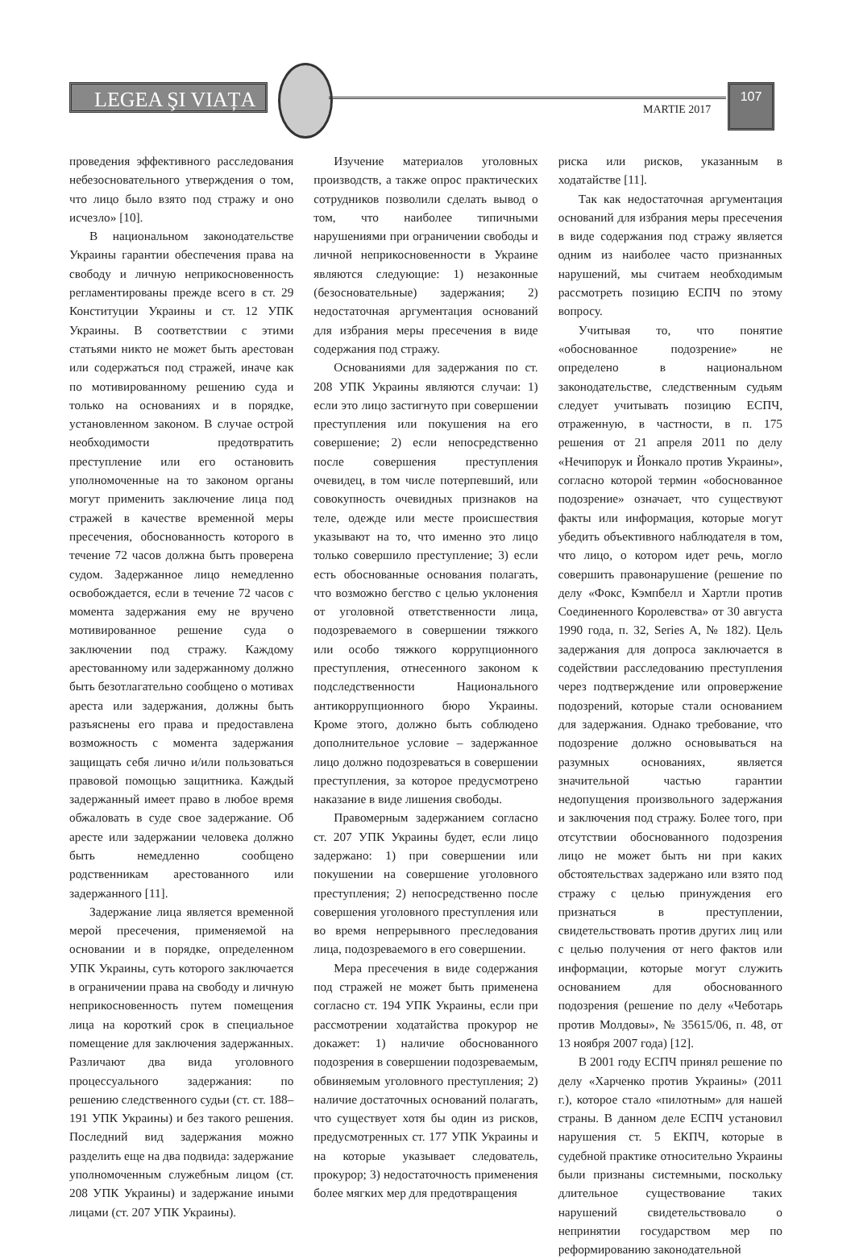LEGEA ŞI VIAȚA
MARTIE 2017
107
проведения эффективного расследования небезосновательного утверждения о том, что лицо было взято под стражу и оно исчезло» [10].
В национальном законодательстве Украины гарантии обеспечения права на свободу и личную неприкосновенность регламентированы прежде всего в ст. 29 Конституции Украины и ст. 12 УПК Украины. В соответствии с этими статьями никто не может быть арестован или содержаться под стражей, иначе как по мотивированному решению суда и только на основаниях и в порядке, установленном законом. В случае острой необходимости предотвратить преступление или его остановить уполномоченные на то законом органы могут применить заключение лица под стражей в качестве временной меры пресечения, обоснованность которого в течение 72 часов должна быть проверена судом. Задержанное лицо немедленно освобождается, если в течение 72 часов с момента задержания ему не вручено мотивированное решение суда о заключении под стражу. Каждому арестованному или задержанному должно быть безотлагательно сообщено о мотивах ареста или задержания, должны быть разъяснены его права и предоставлена возможность с момента задержания защищать себя лично и/или пользоваться правовой помощью защитника. Каждый задержанный имеет право в любое время обжаловать в суде свое задержание. Об аресте или задержании человека должно быть немедленно сообщено родственникам арестованного или задержанного [11].
Задержание лица является временной мерой пресечения, применяемой на основании и в порядке, определенном УПК Украины, суть которого заключается в ограничении права на свободу и личную неприкосновенность путем помещения лица на короткий срок в специальное помещение для заключения задержанных. Различают два вида уголовного процессуального задержания: по решению следственного судьи (ст. ст. 188–191 УПК Украины) и без такого решения. Последний вид задержания можно разделить еще на два подвида: задержание уполномоченным служебным лицом (ст. 208 УПК Украины) и задержание иными лицами (ст. 207 УПК Украины).
Изучение материалов уголовных производств, а также опрос практических сотрудников позволили сделать вывод о том, что наиболее типичными нарушениями при ограничении свободы и личной неприкосновенности в Украине являются следующие: 1) незаконные (безосновательные) задержания; 2) недостаточная аргументация оснований для избрания меры пресечения в виде содержания под стражу.
Основаниями для задержания по ст. 208 УПК Украины являются случаи: 1) если это лицо застигнуто при совершении преступления или покушения на его совершение; 2) если непосредственно после совершения преступления очевидец, в том числе потерпевший, или совокупность очевидных признаков на теле, одежде или месте происшествия указывают на то, что именно это лицо только совершило преступление; 3) если есть обоснованные основания полагать, что возможно бегство с целью уклонения от уголовной ответственности лица, подозреваемого в совершении тяжкого или особо тяжкого коррупционного преступления, отнесенного законом к подследственности Национального антикоррупционного бюро Украины. Кроме этого, должно быть соблюдено дополнительное условие – задержанное лицо должно подозреваться в совершении преступления, за которое предусмотрено наказание в виде лишения свободы.
Правомерным задержанием согласно ст. 207 УПК Украины будет, если лицо задержано: 1) при совершении или покушении на совершение уголовного преступления; 2) непосредственно после совершения уголовного преступления или во время непрерывного преследования лица, подозреваемого в его совершении.
Мера пресечения в виде содержания под стражей не может быть применена согласно ст. 194 УПК Украины, если при рассмотрении ходатайства прокурор не докажет: 1) наличие обоснованного подозрения в совершении подозреваемым, обвиняемым уголовного преступления; 2) наличие достаточных оснований полагать, что существует хотя бы один из рисков, предусмотренных ст. 177 УПК Украины и на которые указывает следователь, прокурор; 3) недостаточность применения более мягких мер для предотвращения
риска или рисков, указанным в ходатайстве [11].
Так как недостаточная аргументация оснований для избрания меры пресечения в виде содержания под стражу является одним из наиболее часто признанных нарушений, мы считаем необходимым рассмотреть позицию ЕСПЧ по этому вопросу.
Учитывая то, что понятие «обоснованное подозрение» не определено в национальном законодательстве, следственным судьям следует учитывать позицию ЕСПЧ, отраженную, в частности, в п. 175 решения от 21 апреля 2011 по делу «Нечипорук и Йонкало против Украины», согласно которой термин «обоснованное подозрение» означает, что существуют факты или информация, которые могут убедить объективного наблюдателя в том, что лицо, о котором идет речь, могло совершить правонарушение (решение по делу «Фокс, Кэмпбелл и Хартли против Соединенного Королевства» от 30 августа 1990 года, п. 32, Series A, № 182). Цель задержания для допроса заключается в содействии расследованию преступления через подтверждение или опровержение подозрений, которые стали основанием для задержания. Однако требование, что подозрение должно основываться на разумных основаниях, является значительной частью гарантии недопущения произвольного задержания и заключения под стражу. Более того, при отсутствии обоснованного подозрения лицо не может быть ни при каких обстоятельствах задержано или взято под стражу с целью принуждения его признаться в преступлении, свидетельствовать против других лиц или с целью получения от него фактов или информации, которые могут служить основанием для обоснованного подозрения (решение по делу «Чеботарь против Молдовы», № 35615/06, п. 48, от 13 ноября 2007 года) [12].
В 2001 году ЕСПЧ принял решение по делу «Харченко против Украины» (2011 г.), которое стало «пилотным» для нашей страны. В данном деле ЕСПЧ установил нарушения ст. 5 ЕКПЧ, которые в судебной практике относительно Украины были признаны системными, поскольку длительное существование таких нарушений свидетельствовало о непринятии государством мер по реформированию законодательной